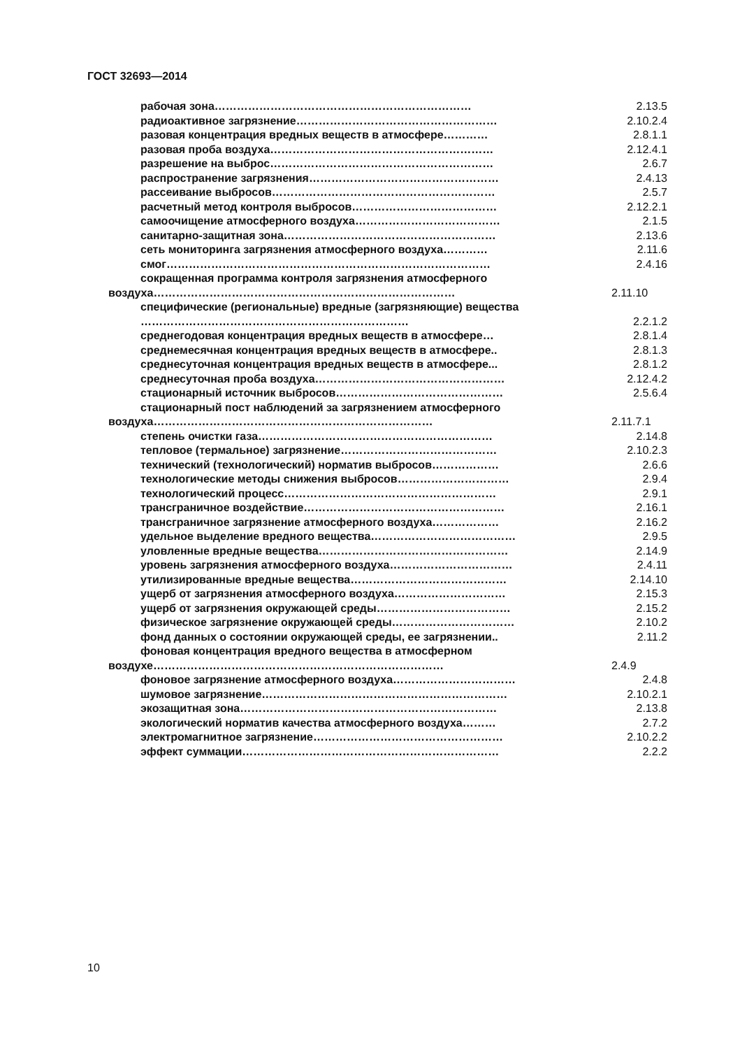ГОСТ 32693—2014
рабочая зона…………………………………………………………… 2.13.5
радиоактивное загрязнение……………………………………………… 2.10.2.4
разовая концентрация вредных веществ в атмосфере………… 2.8.1.1
разовая проба воздуха…………………………………………………… 2.12.4.1
разрешение на выброс…………………………………………………… 2.6.7
распространение загрязнения…………………………………………… 2.4.13
рассеивание выбросов…………………………………………………… 2.5.7
расчетный метод контроля выбросов………………………………… 2.12.2.1
самоочищение атмосферного воздуха………………………………… 2.1.5
санитарно-защитная зона………………………………………………… 2.13.6
сеть мониторинга загрязнения атмосферного воздуха………… 2.11.6
смог…………………………………………………………………………… 2.4.16
сокращенная программа контроля загрязнения атмосферного воздуха………………………………………………………………………
2.11.10
специфические (региональные) вредные (загрязняющие) вещества ………………………………………………………………
2.2.1.2
среднегодовая концентрация вредных веществ в атмосфере… 2.8.1.4
среднемесячная концентрация вредных веществ в атмосфере.. 2.8.1.3
среднесуточная концентрация вредных веществ в атмосфере... 2.8.1.2
среднесуточная проба воздуха…………………………………………… 2.12.4.2
стационарный источник выбросов……………………………………… 2.5.6.4
стационарный пост наблюдений за загрязнением атмосферного воздуха…………………………………………………………………
2.11.7.1
степень очистки газа……………………………………………………… 2.14.8
тепловое (термальное) загрязнение…………………………………… 2.10.2.3
технический (технологический) норматив выбросов……………… 2.6.6
технологические методы снижения выбросов………………………… 2.9.4
технологический процесс………………………………………………… 2.9.1
трансграничное воздействие……………………………………………… 2.16.1
трансграничное загрязнение атмосферного воздуха……………… 2.16.2
удельное выделение вредного вещества………………………………… 2.9.5
уловленные вредные вещества…………………………………………… 2.14.9
уровень загрязнения атмосферного воздуха…………………………… 2.4.11
утилизированные вредные вещества…………………………………… 2.14.10
ущерб от загрязнения атмосферного воздуха………………………… 2.15.3
ущерб от загрязнения окружающей среды……………………………… 2.15.2
физическое загрязнение окружающей среды…………………………… 2.10.2
фонд данных о состоянии окружающей среды, ее загрязнении.. 2.11.2
фоновая концентрация вредного вещества в атмосферном воздухе……………………………………………………………………
2.4.9
фоновое загрязнение атмосферного воздуха…………………………… 2.4.8
шумовое загрязнение………………………………………………………… 2.10.2.1
экозащитная зона…………………………………………………………… 2.13.8
экологический норматив качества атмосферного воздуха……… 2.7.2
электромагнитное загрязнение…………………………………………… 2.10.2.2
эффект суммации…………………………………………………………… 2.2.2
10